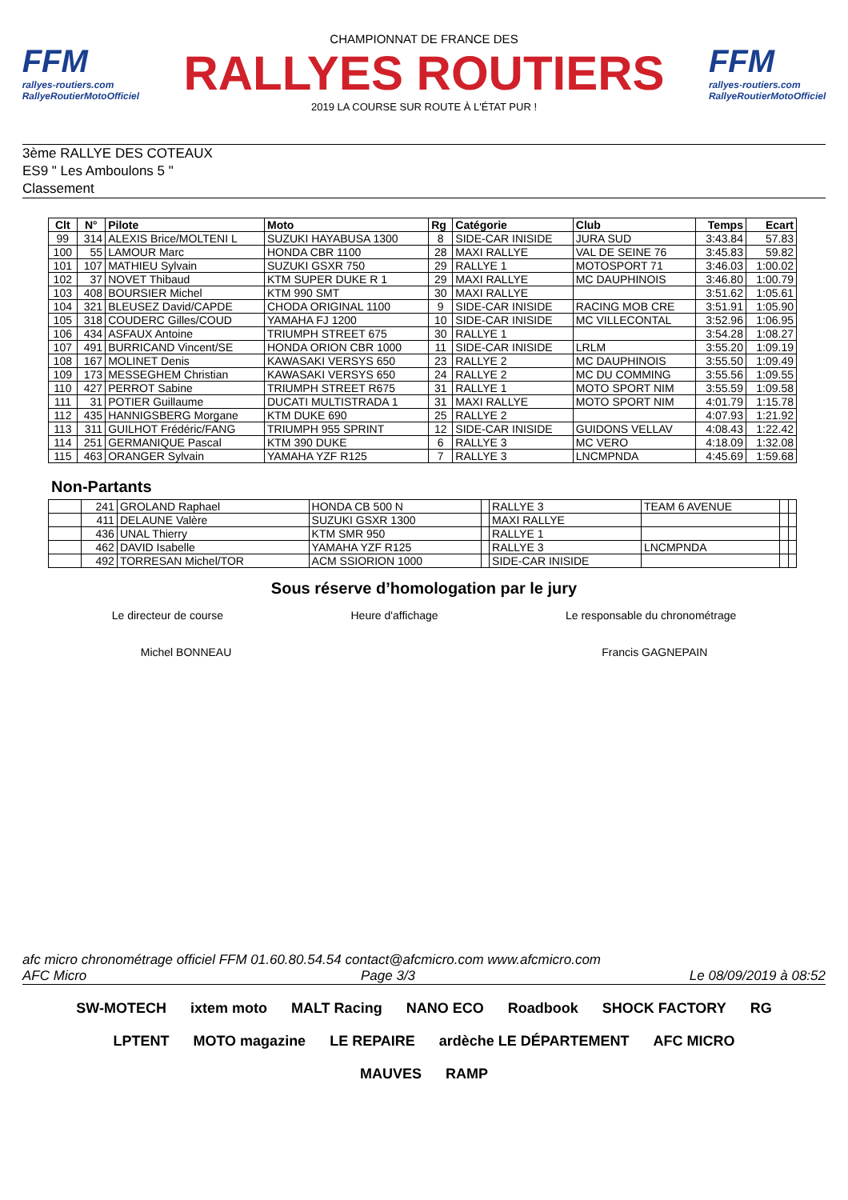FFM
rallyes-routiers.com
RallyeRoutierMotoOfficiel
CHAMPIONNAT DE FRANCE DES
RALLYES ROUTIERS
2019 LA COURSE SUR ROUTE À L'ÉTAT PUR !
FFM
rallyes-routiers.com
RallyeRoutierMotoOfficiel
3ème RALLYE DES COTEAUX
ES9 " Les Amboulons 5 "
Classement
| Clt | N° | Pilote | Moto | Rg | Catégorie | Club | Temps | Ecart |
| --- | --- | --- | --- | --- | --- | --- | --- | --- |
| 99 | 314 | ALEXIS Brice/MOLTENI L | SUZUKI HAYABUSA 1300 | 8 | SIDE-CAR INISIDE | JURA SUD | 3:43.84 | 57.83 |
| 100 | 55 | LAMOUR Marc | HONDA CBR 1100 | 28 | MAXI RALLYE | VAL DE SEINE 76 | 3:45.83 | 59.82 |
| 101 | 107 | MATHIEU Sylvain | SUZUKI GSXR 750 | 29 | RALLYE 1 | MOTOSPORT 71 | 3:46.03 | 1:00.02 |
| 102 | 37 | NOVET Thibaud | KTM SUPER DUKE R 1 | 29 | MAXI RALLYE | MC DAUPHINOIS | 3:46.80 | 1:00.79 |
| 103 | 408 | BOURSIER Michel | KTM 990 SMT | 30 | MAXI RALLYE | | 3:51.62 | 1:05.61 |
| 104 | 321 | BLEUSEZ David/CAPDE | CHODA ORIGINAL 1100 | 9 | SIDE-CAR INISIDE | RACING MOB CRE | 3:51.91 | 1:05.90 |
| 105 | 318 | COUDERC Gilles/COUD | YAMAHA FJ 1200 | 10 | SIDE-CAR INISIDE | MC VILLECONTAL | 3:52.96 | 1:06.95 |
| 106 | 434 | ASFAUX Antoine | TRIUMPH STREET 675 | 30 | RALLYE 1 | | 3:54.28 | 1:08.27 |
| 107 | 491 | BURRICAND Vincent/SE | HONDA ORION CBR 1000 | 11 | SIDE-CAR INISIDE | LRLM | 3:55.20 | 1:09.19 |
| 108 | 167 | MOLINET Denis | KAWASAKI VERSYS 650 | 23 | RALLYE 2 | MC DAUPHINOIS | 3:55.50 | 1:09.49 |
| 109 | 173 | MESSEGHEM Christian | KAWASAKI VERSYS 650 | 24 | RALLYE 2 | MC DU COMMING | 3:55.56 | 1:09.55 |
| 110 | 427 | PERROT Sabine | TRIUMPH STREET R675 | 31 | RALLYE 1 | MOTO SPORT NIM | 3:55.59 | 1:09.58 |
| 111 | 31 | POTIER Guillaume | DUCATI MULTISTRADA 1 | 31 | MAXI RALLYE | MOTO SPORT NIM | 4:01.79 | 1:15.78 |
| 112 | 435 | HANNIGSBERG Morgane | KTM DUKE 690 | 25 | RALLYE 2 | | 4:07.93 | 1:21.92 |
| 113 | 311 | GUILHOT Frédéric/FANG | TRIUMPH 955 SPRINT | 12 | SIDE-CAR INISIDE | GUIDONS VELLAV | 4:08.43 | 1:22.42 |
| 114 | 251 | GERMANIQUE Pascal | KTM 390 DUKE | 6 | RALLYE 3 | MC VERO | 4:18.09 | 1:32.08 |
| 115 | 463 | ORANGER Sylvain | YAMAHA YZF R125 | 7 | RALLYE 3 | LNCMPNDA | 4:45.69 | 1:59.68 |
Non-Partants
| | 241 | GROLAND Raphael | HONDA CB 500 N | | RALLYE 3 | TEAM 6 AVENUE | | |
| | 411 | DELAUNE Valère | SUZUKI GSXR 1300 | | MAXI RALLYE | | | |
| | 436 | UNAL Thierry | KTM SMR 950 | | RALLYE 1 | | | |
| | 462 | DAVID Isabelle | YAMAHA YZF R125 | | RALLYE 3 | LNCMPNDA | | |
| | 492 | TORRESAN Michel/TOR | ACM SSIORION 1000 | | SIDE-CAR INISIDE | | | |
Sous réserve d’homologation par le jury
Le directeur de course Heure d'affichage Le responsable du chronométrage
Michel BONNEAU Francis GAGNEPAIN
afc micro chronométrage officiel FFM 01.60.80.54.54 contact@afcmicro.com www.afcmicro.com
AFC Micro Page 3/3 Le 08/09/2019 à 08:52
SW-MOTECH ixtem moto MALT Racing NANO ECO Roadbook SHOCK FACTORY RG LPTENT MOTO magazine LE REPAIRE ardèche LE DÉPARTEMENT AFC MICRO MAUVES RAMP